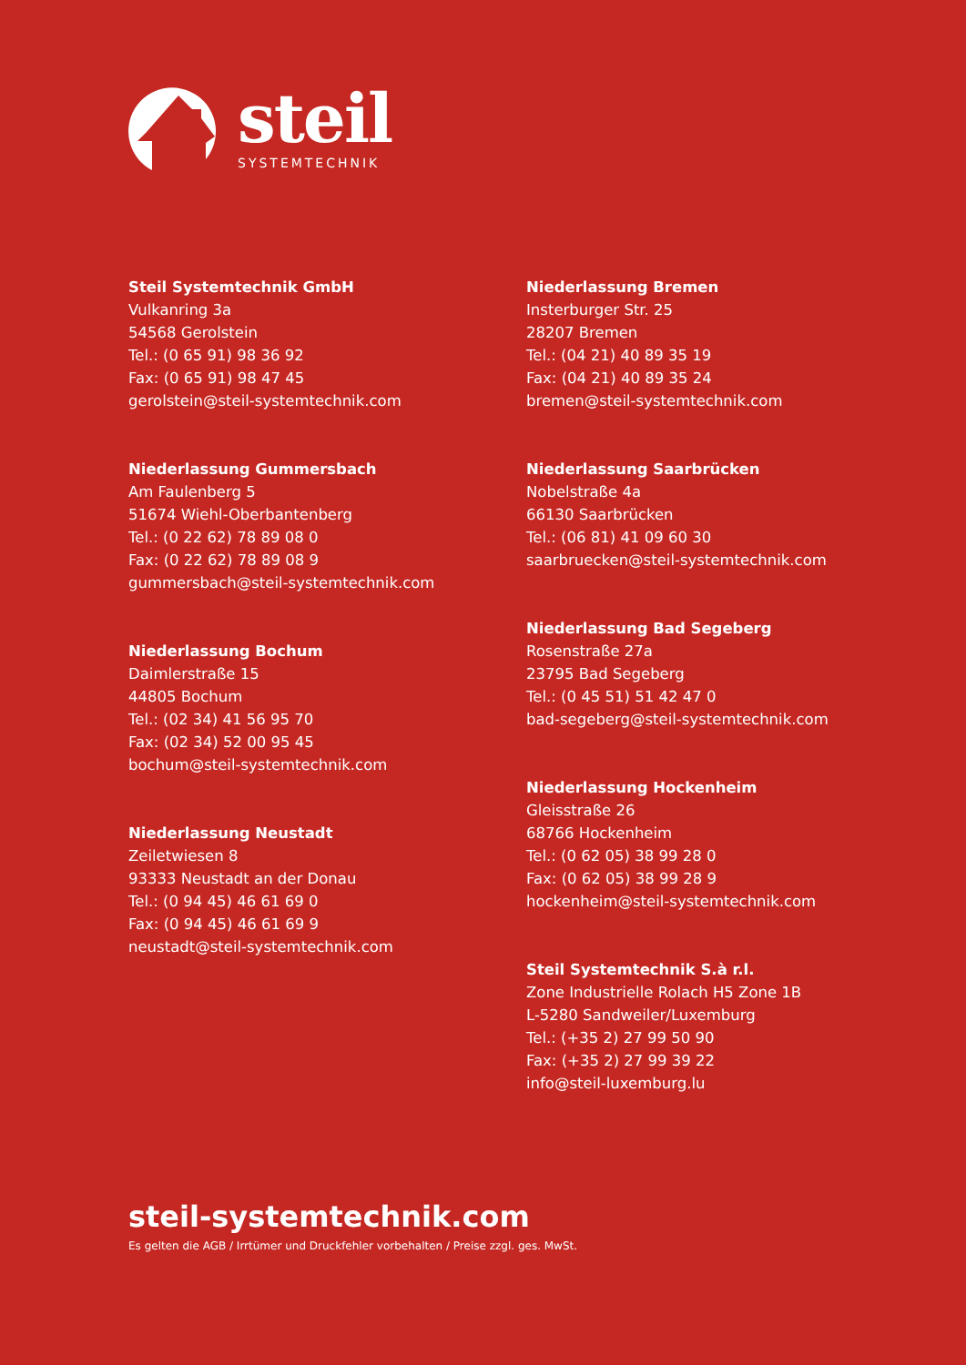steil
SYSTEMTECHNIK
Steil Systemtechnik GmbH
Vulkanring 3a
54568 Gerolstein
Tel.: (0 65 91) 98 36 92
Fax: (0 65 91) 98 47 45
gerolstein@steil-systemtechnik.com
Niederlassung Gummersbach
Am Faulenberg 5
51674 Wiehl-Oberbantenberg
Tel.: (0 22 62) 78 89 08 0
Fax: (0 22 62) 78 89 08 9
gummersbach@steil-systemtechnik.com
Niederlassung Bochum
Daimlerstraße 15
44805 Bochum
Tel.: (02 34) 41 56 95 70
Fax: (02 34) 52 00 95 45
bochum@steil-systemtechnik.com
Niederlassung Neustadt
Zeiletwiesen 8
93333 Neustadt an der Donau
Tel.: (0 94 45) 46 61 69 0
Fax: (0 94 45) 46 61 69 9
neustadt@steil-systemtechnik.com
Niederlassung Bremen
Insterburger Str. 25
28207 Bremen
Tel.: (04 21) 40 89 35 19
Fax: (04 21) 40 89 35 24
bremen@steil-systemtechnik.com
Niederlassung Saarbrücken
Nobelstraße 4a
66130 Saarbrücken
Tel.: (06 81) 41 09 60 30
saarbruecken@steil-systemtechnik.com
Niederlassung Bad Segeberg
Rosenstraße 27a
23795 Bad Segeberg
Tel.: (0 45 51) 51 42 47 0
bad-segeberg@steil-systemtechnik.com
Niederlassung Hockenheim
Gleisstraße 26
68766 Hockenheim
Tel.: (0 62 05) 38 99 28 0
Fax: (0 62 05) 38 99 28 9
hockenheim@steil-systemtechnik.com
Steil Systemtechnik S.à r.l.
Zone Industrielle Rolach H5 Zone 1B
L-5280 Sandweiler/Luxemburg
Tel.: (+35 2) 27 99 50 90
Fax: (+35 2) 27 99 39 22
info@steil-luxemburg.lu
steil-systemtechnik.com
Es gelten die AGB / Irrtümer und Druckfehler vorbehalten / Preise zzgl. ges. MwSt.